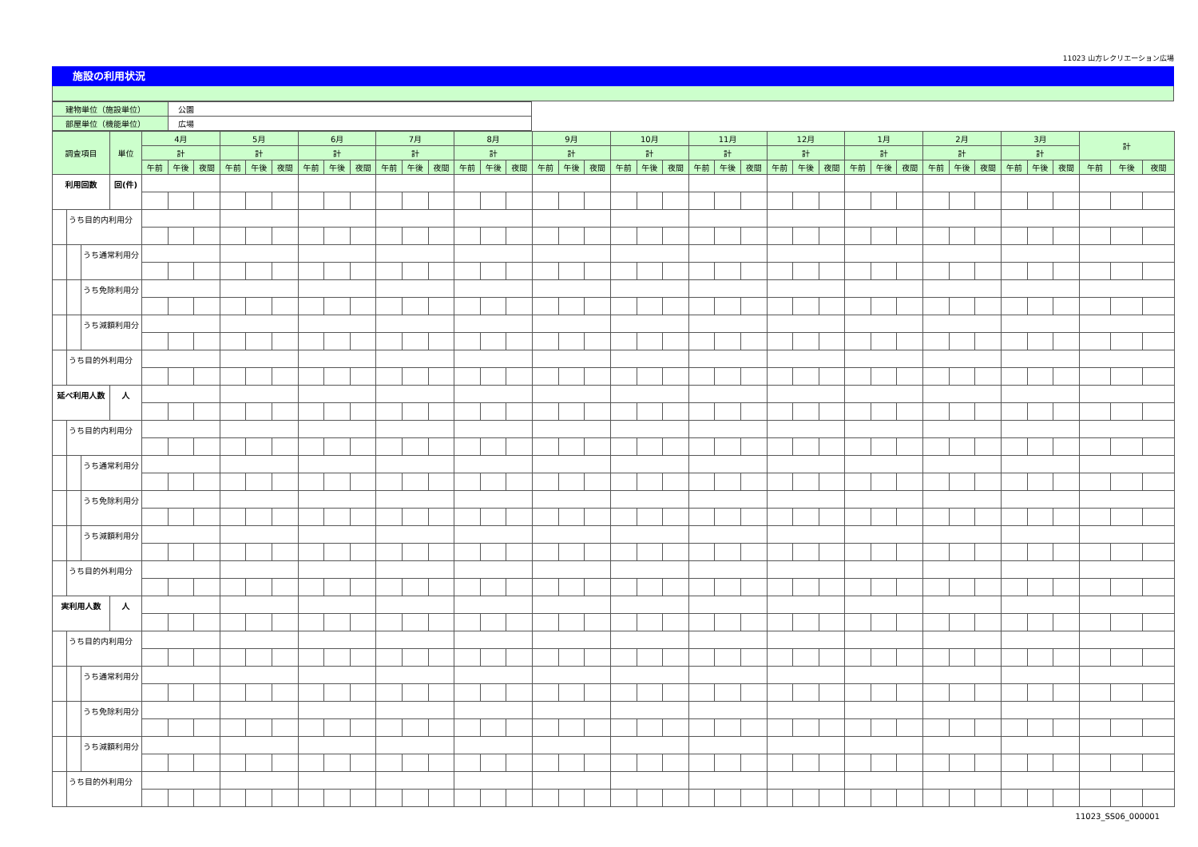11023 山方レクリエーション広場
施設の利用状況
| 建物単位（施設単位） | 公園 |
| 部屋単位（機能単位） | 広場 |
| 調査項目 | | | 単位 | 4月 | | | 5月 | | | 6月 | | | 7月 | | | 8月 | | | 9月 | | | 10月 | | | 11月 | | | 12月 | | | 1月 | | | 2月 | | | 3月 | | | 計 | | |
| --- | --- | --- | --- | --- | --- | --- | --- | --- | --- | --- | --- | --- | --- | --- | --- | --- | --- | --- | --- | --- | --- | --- | --- | --- | --- | --- | --- | --- | --- | --- | --- | --- | --- | --- | --- | --- | --- | --- | --- | --- | --- | --- |
| | | | | 計 | | | 計 | | | 計 | | | 計 | | | 計 | | | 計 | | | 計 | | | 計 | | | 計 | | | 計 | | | 計 | | | 計 | | | | | |
| | | | | 午前 | 午後 | 夜間 | 午前 | 午後 | 夜間 | 午前 | 午後 | 夜間 | 午前 | 午後 | 夜間 | 午前 | 午後 | 夜間 | 午前 | 午後 | 夜間 | 午前 | 午後 | 夜間 | 午前 | 午後 | 夜間 | 午前 | 午後 | 夜間 | 午前 | 午後 | 夜間 | 午前 | 午後 | 夜間 | 午前 | 午後 | 夜間 | 午前 | 午後 | 夜間 |
| 利用回数 | | | 回(件) | | | | | | | | | | | | | | | | | | | | | | | | | | | | | | | | | | | | | | | |
| | うち目的内利用分 | | | | | | | | | | | | | | | | | | | | | | | | | | | | | | | | | | | | | | | | | |
| | | うち通常利用分 | | | | | | | | | | | | | | | | | | | | | | | | | | | | | | | | | | | | | | | | |
| | | うち免除利用分 | | | | | | | | | | | | | | | | | | | | | | | | | | | | | | | | | | | | | | | | |
| | | うち減額利用分 | | | | | | | | | | | | | | | | | | | | | | | | | | | | | | | | | | | | | | | | |
| | うち目的外利用分 | | | | | | | | | | | | | | | | | | | | | | | | | | | | | | | | | | | | | | | | | |
| 延べ利用人数 | | | 人 | | | | | | | | | | | | | | | | | | | | | | | | | | | | | | | | | | | | | | | |
| | うち目的内利用分 | | | | | | | | | | | | | | | | | | | | | | | | | | | | | | | | | | | | | | | | | |
| | | うち通常利用分 | | | | | | | | | | | | | | | | | | | | | | | | | | | | | | | | | | | | | | | | |
| | | うち免除利用分 | | | | | | | | | | | | | | | | | | | | | | | | | | | | | | | | | | | | | | | | |
| | | うち減額利用分 | | | | | | | | | | | | | | | | | | | | | | | | | | | | | | | | | | | | | | | | |
| | うち目的外利用分 | | | | | | | | | | | | | | | | | | | | | | | | | | | | | | | | | | | | | | | | | |
| 実利用人数 | | | 人 | | | | | | | | | | | | | | | | | | | | | | | | | | | | | | | | | | | | | | | |
| | うち目的内利用分 | | | | | | | | | | | | | | | | | | | | | | | | | | | | | | | | | | | | | | | | | |
| | | うち通常利用分 | | | | | | | | | | | | | | | | | | | | | | | | | | | | | | | | | | | | | | | | |
| | | うち免除利用分 | | | | | | | | | | | | | | | | | | | | | | | | | | | | | | | | | | | | | | | | |
| | | うち減額利用分 | | | | | | | | | | | | | | | | | | | | | | | | | | | | | | | | | | | | | | | | |
| | うち目的外利用分 | | | | | | | | | | | | | | | | | | | | | | | | | | | | | | | | | | | | | | | | | |
11023_SS06_000001